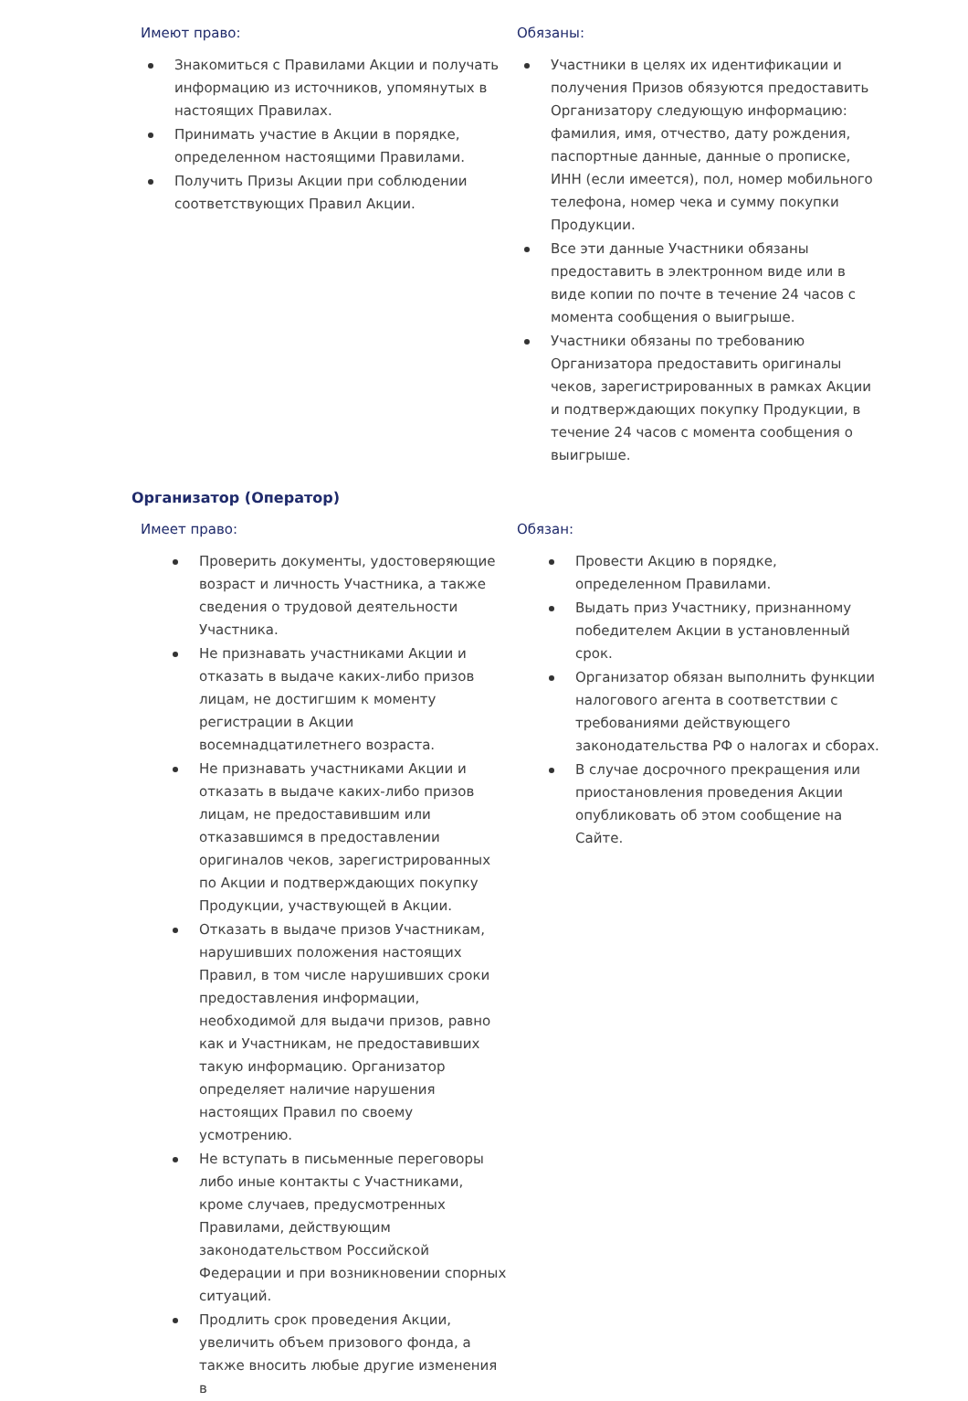Имеют право:
Знакомиться с Правилами Акции и получать информацию из источников, упомянутых в настоящих Правилах.
Принимать участие в Акции в порядке, определенном настоящими Правилами.
Получить Призы Акции при соблюдении соответствующих Правил Акции.
Обязаны:
Участники в целях их идентификации и получения Призов обязуются предоставить Организатору следующую информацию: фамилия, имя, отчество, дату рождения, паспортные данные, данные о прописке, ИНН (если имеется), пол, номер мобильного телефона, номер чека и сумму покупки Продукции.
Все эти данные Участники обязаны предоставить в электронном виде или в виде копии по почте в течение 24 часов с момента сообщения о выигрыше.
Участники обязаны по требованию Организатора предоставить оригиналы чеков, зарегистрированных в рамках Акции и подтверждающих покупку Продукции, в течение 24 часов с момента сообщения о выигрыше.
Организатор (Оператор)
Имеет право:
Проверить документы, удостоверяющие возраст и личность Участника, а также сведения о трудовой деятельности Участника.
Не признавать участниками Акции и отказать в выдаче каких-либо призов лицам, не достигшим к моменту регистрации в Акции восемнадцатилетнего возраста.
Не признавать участниками Акции и отказать в выдаче каких-либо призов лицам, не предоставившим или отказавшимся в предоставлении оригиналов чеков, зарегистрированных по Акции и подтверждающих покупку Продукции, участвующей в Акции.
Отказать в выдаче призов Участникам, нарушивших положения настоящих Правил, в том числе нарушивших сроки предоставления информации, необходимой для выдачи призов, равно как и Участникам, не предоставивших такую информацию. Организатор определяет наличие нарушения настоящих Правил по своему усмотрению.
Не вступать в письменные переговоры либо иные контакты с Участниками, кроме случаев, предусмотренных Правилами, действующим законодательством Российской Федерации и при возникновении спорных ситуаций.
Продлить срок проведения Акции, увеличить объем призового фонда, а также вносить любые другие изменения в
Обязан:
Провести Акцию в порядке, определенном Правилами.
Выдать приз Участнику, признанному победителем Акции в установленный срок.
Организатор обязан выполнить функции налогового агента в соответствии с требованиями действующего законодательства РФ о налогах и сборах.
В случае досрочного прекращения или приостановления проведения Акции опубликовать об этом сообщение на Сайте.